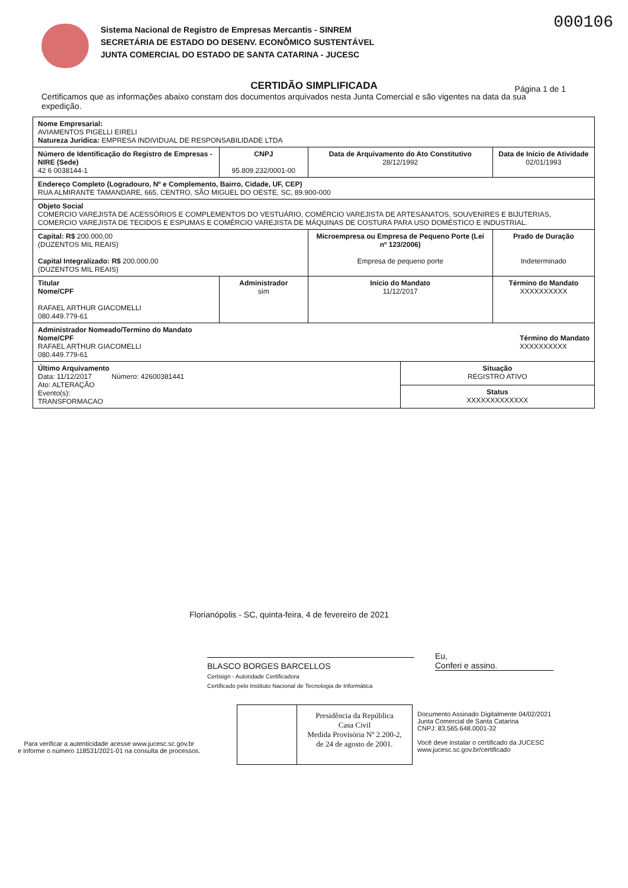000106
Sistema Nacional de Registro de Empresas Mercantis - SINREM
SECRETÁRIA DE ESTADO DO DESENV. ECONÔMICO SUSTENTÁVEL
JUNTA COMERCIAL DO ESTADO DE SANTA CATARINA - JUCESC
CERTIDÃO SIMPLIFICADA
Página 1 de 1
Certificamos que as informações abaixo constam dos documentos arquivados nesta Junta Comercial e são vigentes na data da sua expedição.
| Nome Empresarial: AVIAMENTOS PIGELLI EIRELI Natureza Jurídica: EMPRESA INDIVIDUAL DE RESPONSABILIDADE LTDA | | | | |
| Número de Identificação do Registro de Empresas - NIRE (Sede) 42 6 0038144-1 | CNPJ 95.809.232/0001-00 | Data de Arquivamento do Ato Constitutivo 28/12/1992 | | Data de Início de Atividade 02/01/1993 |
| Endereço Completo (Logradouro, Nº e Complemento, Bairro, Cidade, UF, CEP) RUA ALMIRANTE TAMANDARE, 665, CENTRO, SÃO MIGUEL DO OESTE, SC, 89.900-000 | | | | |
| Objeto Social COMERCIO VAREJISTA DE ACESSÓRIOS E COMPLEMENTOS DO VESTUÁRIO, COMÉRCIO VAREJISTA DE ARTESANATOS, SOUVENIRES E BIJUTERIAS, COMERCIO VAREJISTA DE TECIDOS E ESPUMAS E COMÉRCIO VAREJISTA DE MÁQUINAS DE COSTURA PARA USO DOMÉSTICO E INDUSTRIAL. | | | | |
| Capital: R$ 200.000,00 (DUZENTOS MIL REAIS) Capital Integralizado: R$ 200.000,00 (DUZENTOS MIL REAIS) | | Microempresa ou Empresa de Pequeno Porte (Lei nº 123/2006) Empresa de pequeno porte | | Prado de Duração Indeterminado |
| Titular Nome/CPF RAFAEL ARTHUR GIACOMELLI 080.449.779-61 | Administrador sim | Início do Mandato 11/12/2017 | | Término do Mandato XXXXXXXXXX |
| Administrador Nomeado/Termino do Mandato Nome/CPF Término do Mandato XXXXXXXXXX RAFAEL ARTHUR GIACOMELLI 080.449.779-61 | | | | |
| Último Arquivamento Data: 11/12/2017 Número: 42600381441 Ato: ALTERAÇÃO Evento(s): TRANSFORMACAO | | | Situação REGISTRO ATIVO | |
| | | | Status XXXXXXXXXXXXX | |
Florianópolis - SC, quinta-feira, 4 de fevereiro de 2021
Eu,
Conferi e assino.
BLASCO BORGES BARCELLOS
Certisign - Autoridade Certificadora
Certificado pelo Instituto Nacional de Tecnologia de Informática
Presidência da República
Casa Civil
Medida Provisória Nº 2.200-2,
de 24 de agosto de 2001.
Para verificar a autenticidade acesse www.jucesc.sc.gov.br
e informe o número 118531/2021-01 na consulta de processos.
Documento Assinado Digitalmente 04/02/2021
Junta Comercial de Santa Catarina
CNPJ: 83.565.648.0001-32
Você deve instalar o certificado da JUCESC
www.jucesc.sc.gov.br/certificado